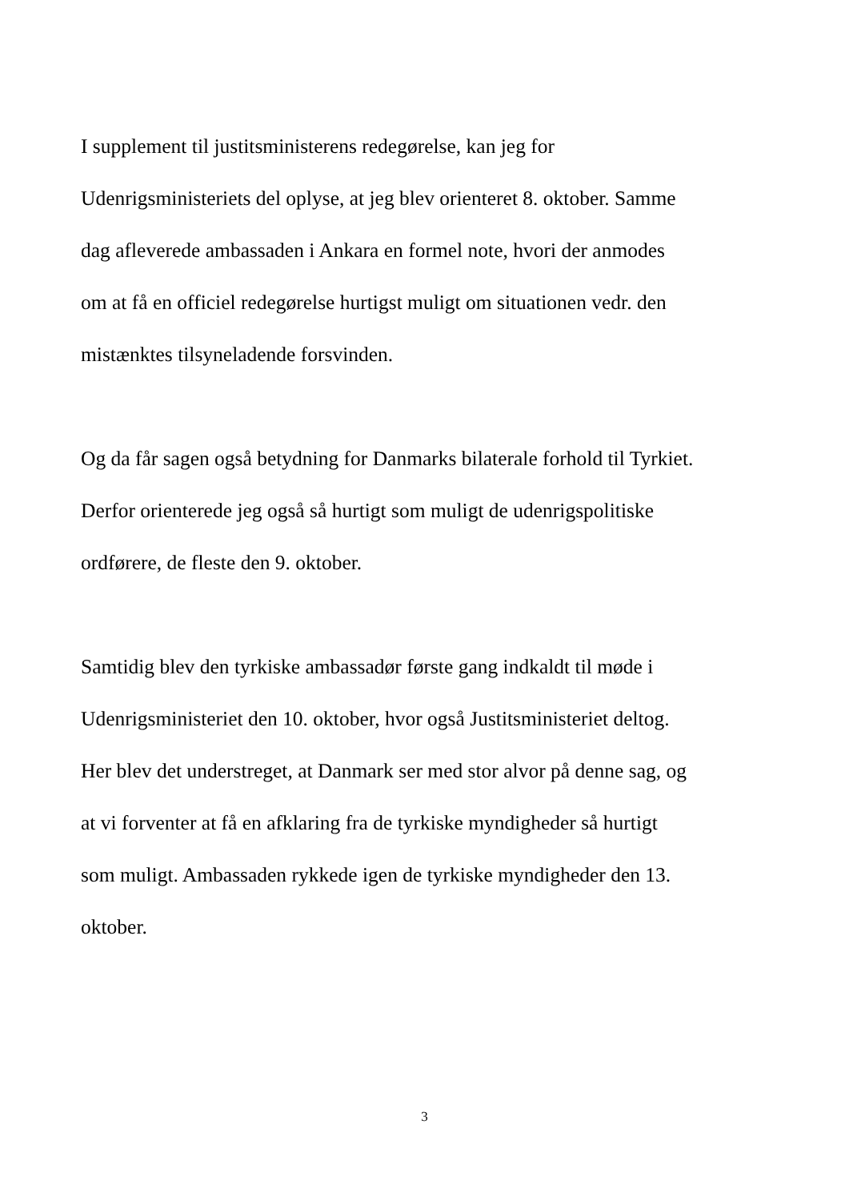I supplement til justitsministerens redegørelse, kan jeg for
Udenrigsministeriets del oplyse, at jeg blev orienteret 8. oktober. Samme
dag afleverede ambassaden i Ankara en formel note, hvori der anmodes
om at få en officiel redegørelse hurtigst muligt om situationen vedr. den
mistænktes tilsyneladende forsvinden.
Og da får sagen også betydning for Danmarks bilaterale forhold til Tyrkiet.
Derfor orienterede jeg også så hurtigt som muligt de udenrigspolitiske
ordførere, de fleste den 9. oktober.
Samtidig blev den tyrkiske ambassadør første gang indkaldt til møde i
Udenrigsministeriet den 10. oktober, hvor også Justitsministeriet deltog.
Her blev det understreget, at Danmark ser med stor alvor på denne sag, og
at vi forventer at få en afklaring fra de tyrkiske myndigheder så hurtigt
som muligt. Ambassaden rykkede igen de tyrkiske myndigheder den 13.
oktober.
3